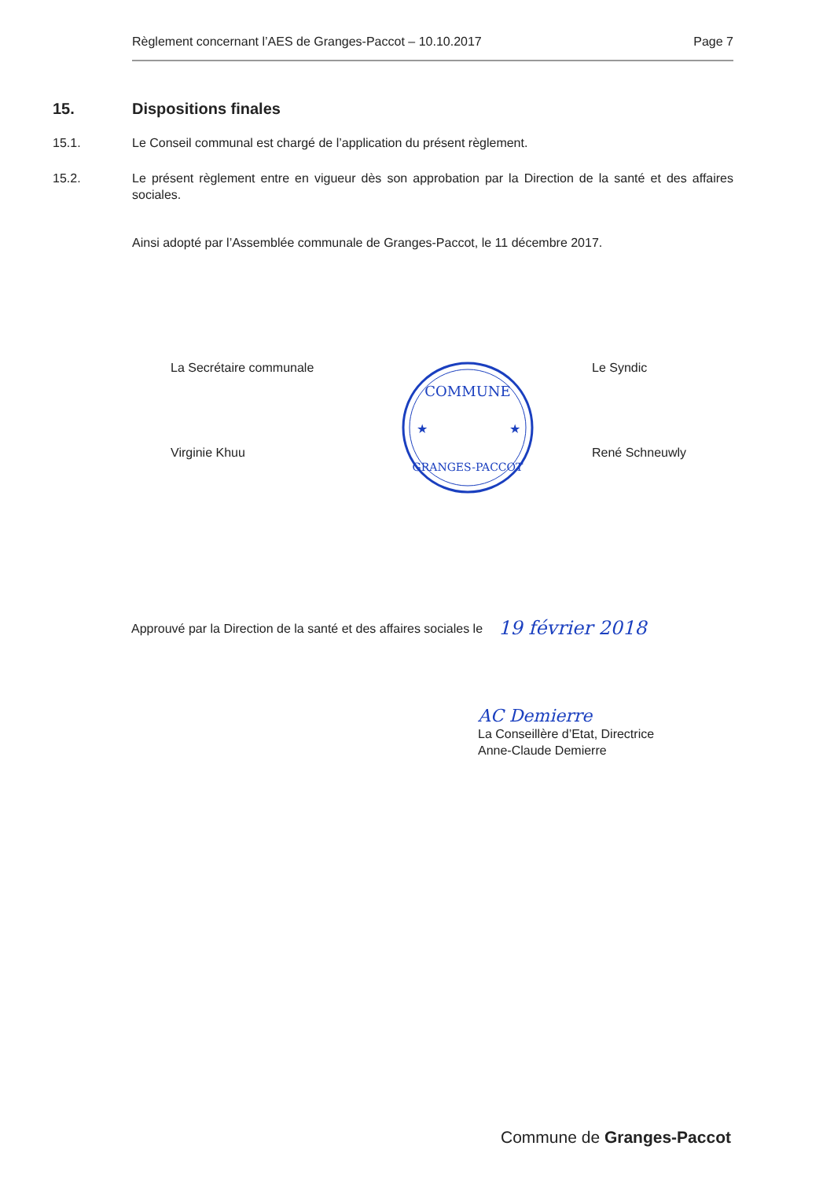Règlement concernant l’AES de Granges-Paccot – 10.10.2017 Page 7
15. Dispositions finales
15.1. Le Conseil communal est chargé de l’application du présent règlement.
15.2. Le présent règlement entre en vigueur dès son approbation par la Direction de la santé et des affaires sociales.
Ainsi adopté par l’Assemblée communale de Granges-Paccot, le 11 décembre 2017.
La Secrétaire communale
Virginie Khuu
COMMUNE
GRANGES-PACCOT
★
★
Le Syndic
René Schneuwly
Approuvé par la Direction de la santé et des affaires sociales le 19 février 2018
AC Demierre
La Conseillère d’Etat, Directrice
Anne-Claude Demierre
Commune de Granges-Paccot